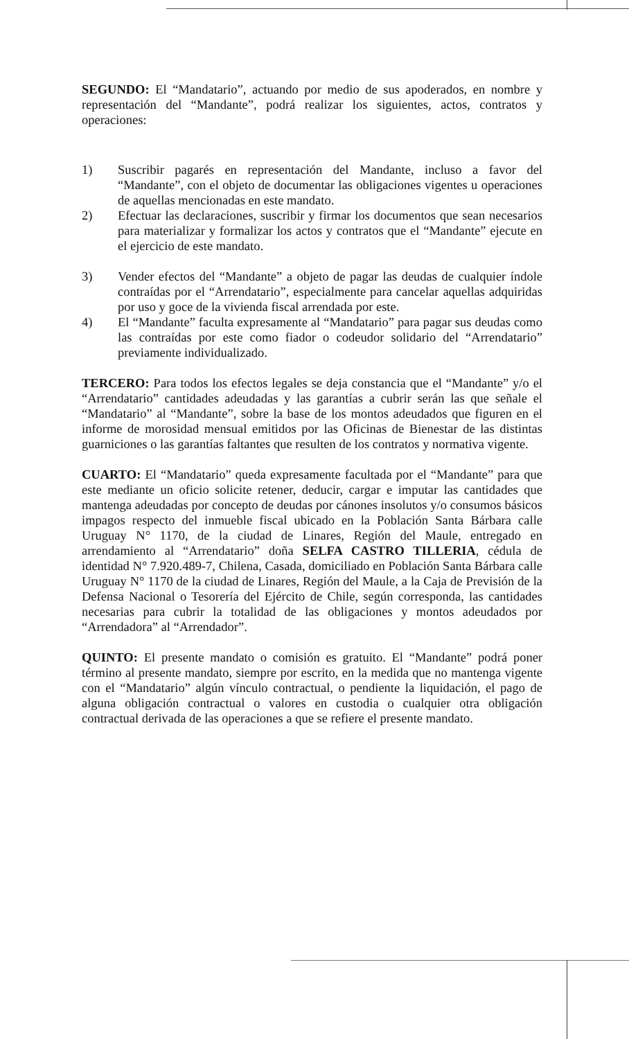SEGUNDO: El “Mandatario”, actuando por medio de sus apoderados, en nombre y representación del “Mandante”, podrá realizar los siguientes, actos, contratos y operaciones:
1) Suscribir pagarés en representación del Mandante, incluso a favor del “Mandante”, con el objeto de documentar las obligaciones vigentes u operaciones de aquellas mencionadas en este mandato.
2) Efectuar las declaraciones, suscribir y firmar los documentos que sean necesarios para materializar y formalizar los actos y contratos que el “Mandante” ejecute en el ejercicio de este mandato.
3) Vender efectos del “Mandante” a objeto de pagar las deudas de cualquier índole contraídas por el “Arrendatario”, especialmente para cancelar aquellas adquiridas por uso y goce de la vivienda fiscal arrendada por este.
4) El “Mandante” faculta expresamente al “Mandatario” para pagar sus deudas como las contraídas por este como fiador o codeudor solidario del “Arrendatario” previamente individualizado.
TERCERO: Para todos los efectos legales se deja constancia que el “Mandante” y/o el “Arrendatario” cantidades adeudadas y las garantías a cubrir serán las que señale el “Mandatario” al “Mandante”, sobre la base de los montos adeudados que figuren en el informe de morosidad mensual emitidos por las Oficinas de Bienestar de las distintas guarniciones o las garantías faltantes que resulten de los contratos y normativa vigente.
CUARTO: El “Mandatario” queda expresamente facultada por el “Mandante” para que este mediante un oficio solicite retener, deducir, cargar e imputar las cantidades que mantenga adeudadas por concepto de deudas por cánones insolutos y/o consumos básicos impagos respecto del inmueble fiscal ubicado en la Población Santa Bárbara calle Uruguay N° 1170, de la ciudad de Linares, Región del Maule, entregado en arrendamiento al “Arrendatario” doña SELFA CASTRO TILLERIA, cédula de identidad N° 7.920.489-7, Chilena, Casada, domiciliado en Población Santa Bárbara calle Uruguay N° 1170 de la ciudad de Linares, Región del Maule, a la Caja de Previsión de la Defensa Nacional o Tesorería del Ejército de Chile, según corresponda, las cantidades necesarias para cubrir la totalidad de las obligaciones y montos adeudados por “Arrendadora” al “Arrendador”.
QUINTO: El presente mandato o comisión es gratuito. El “Mandante” podrá poner término al presente mandato, siempre por escrito, en la medida que no mantenga vigente con el “Mandatario” algún vínculo contractual, o pendiente la liquidación, el pago de alguna obligación contractual o valores en custodia o cualquier otra obligación contractual derivada de las operaciones a que se refiere el presente mandato.